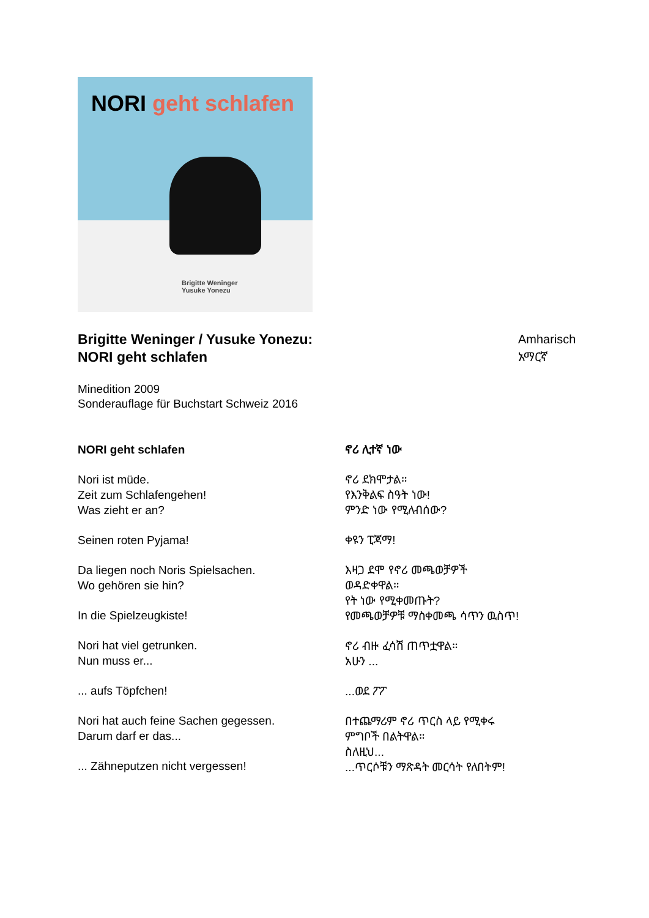NORI geht schlafen
Brigitte Weninger
Yusuke Yonezu
Brigitte Weninger / Yusuke Yonezu:
NORI geht schlafen
Amharisch
አማርኛ
Minedition 2009
Sonderauflage für Buchstart Schweiz 2016
NORI geht schlafen
Nori ist müde.
Zeit zum Schlafengehen!
Was zieht er an?
Seinen roten Pyjama!
Da liegen noch Noris Spielsachen.
Wo gehören sie hin?
In die Spielzeugkiste!
Nori hat viel getrunken.
Nun muss er...
... aufs Töpfchen!
Nori hat auch feine Sachen gegessen.
Darum darf er das...
... Zähneputzen nicht vergessen!
ኖሪ ሊተኛ ነው
ኖሪ ደክሞታል።
የእንቅልፍ ስዓት ነው!
ምንድ ነው የሚለብሰው?
ቀዩን ፒጃማ!
እዛጋ ደሞ የኖሪ መጫወቻዎች
ወዳድቀዋል።
የት ነው የሚቀመጡት?
የመጫወቻዎቹ ማስቀመጫ ሳጥን ዉስጥ!
ኖሪ ብዙ ፈሳሽ ጠጥቷዋል።
አሁን ...
...ወደ ፖፖ
በተጨማሪም ኖሪ ጥርስ ላይ የሚቀሩ
ምግቦች በልትዋል።
ስለዚህ...
...ጥርሶቹን ማጽዳት መርሳት የለበትም!